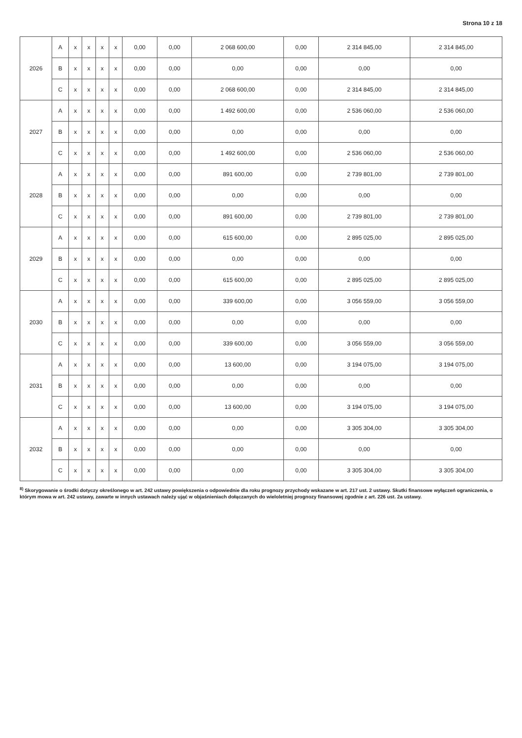Strona 10 z 18
| 2026 | A | x | x | x | x | 0,00 | 0,00 | 2 068 600,00 | 0,00 | 2 314 845,00 | 2 314 845,00 |
| | B | x | x | x | x | 0,00 | 0,00 | 0,00 | 0,00 | 0,00 | 0,00 |
| | C | x | x | x | x | 0,00 | 0,00 | 2 068 600,00 | 0,00 | 2 314 845,00 | 2 314 845,00 |
| 2027 | A | x | x | x | x | 0,00 | 0,00 | 1 492 600,00 | 0,00 | 2 536 060,00 | 2 536 060,00 |
| | B | x | x | x | x | 0,00 | 0,00 | 0,00 | 0,00 | 0,00 | 0,00 |
| | C | x | x | x | x | 0,00 | 0,00 | 1 492 600,00 | 0,00 | 2 536 060,00 | 2 536 060,00 |
| 2028 | A | x | x | x | x | 0,00 | 0,00 | 891 600,00 | 0,00 | 2 739 801,00 | 2 739 801,00 |
| | B | x | x | x | x | 0,00 | 0,00 | 0,00 | 0,00 | 0,00 | 0,00 |
| | C | x | x | x | x | 0,00 | 0,00 | 891 600,00 | 0,00 | 2 739 801,00 | 2 739 801,00 |
| 2029 | A | x | x | x | x | 0,00 | 0,00 | 615 600,00 | 0,00 | 2 895 025,00 | 2 895 025,00 |
| | B | x | x | x | x | 0,00 | 0,00 | 0,00 | 0,00 | 0,00 | 0,00 |
| | C | x | x | x | x | 0,00 | 0,00 | 615 600,00 | 0,00 | 2 895 025,00 | 2 895 025,00 |
| 2030 | A | x | x | x | x | 0,00 | 0,00 | 339 600,00 | 0,00 | 3 056 559,00 | 3 056 559,00 |
| | B | x | x | x | x | 0,00 | 0,00 | 0,00 | 0,00 | 0,00 | 0,00 |
| | C | x | x | x | x | 0,00 | 0,00 | 339 600,00 | 0,00 | 3 056 559,00 | 3 056 559,00 |
| 2031 | A | x | x | x | x | 0,00 | 0,00 | 13 600,00 | 0,00 | 3 194 075,00 | 3 194 075,00 |
| | B | x | x | x | x | 0,00 | 0,00 | 0,00 | 0,00 | 0,00 | 0,00 |
| | C | x | x | x | x | 0,00 | 0,00 | 13 600,00 | 0,00 | 3 194 075,00 | 3 194 075,00 |
| 2032 | A | x | x | x | x | 0,00 | 0,00 | 0,00 | 0,00 | 3 305 304,00 | 3 305 304,00 |
| | B | x | x | x | x | 0,00 | 0,00 | 0,00 | 0,00 | 0,00 | 0,00 |
| | C | x | x | x | x | 0,00 | 0,00 | 0,00 | 0,00 | 3 305 304,00 | 3 305 304,00 |
<sup>8)</sup> Skorygowanie o środki dotyczy określonego w art. 242 ustawy powiększenia o odpowiednie dla roku prognozy przychody wskazane w art. 217 ust. 2 ustawy. Skutki finansowe wyłączeń ograniczenia, o którym mowa w art. 242 ustawy, zawarte w innych ustawach należy ująć w objaśnieniach dołączanych do wieloletniej prognozy finansowej zgodnie z art. 226 ust. 2a ustawy.